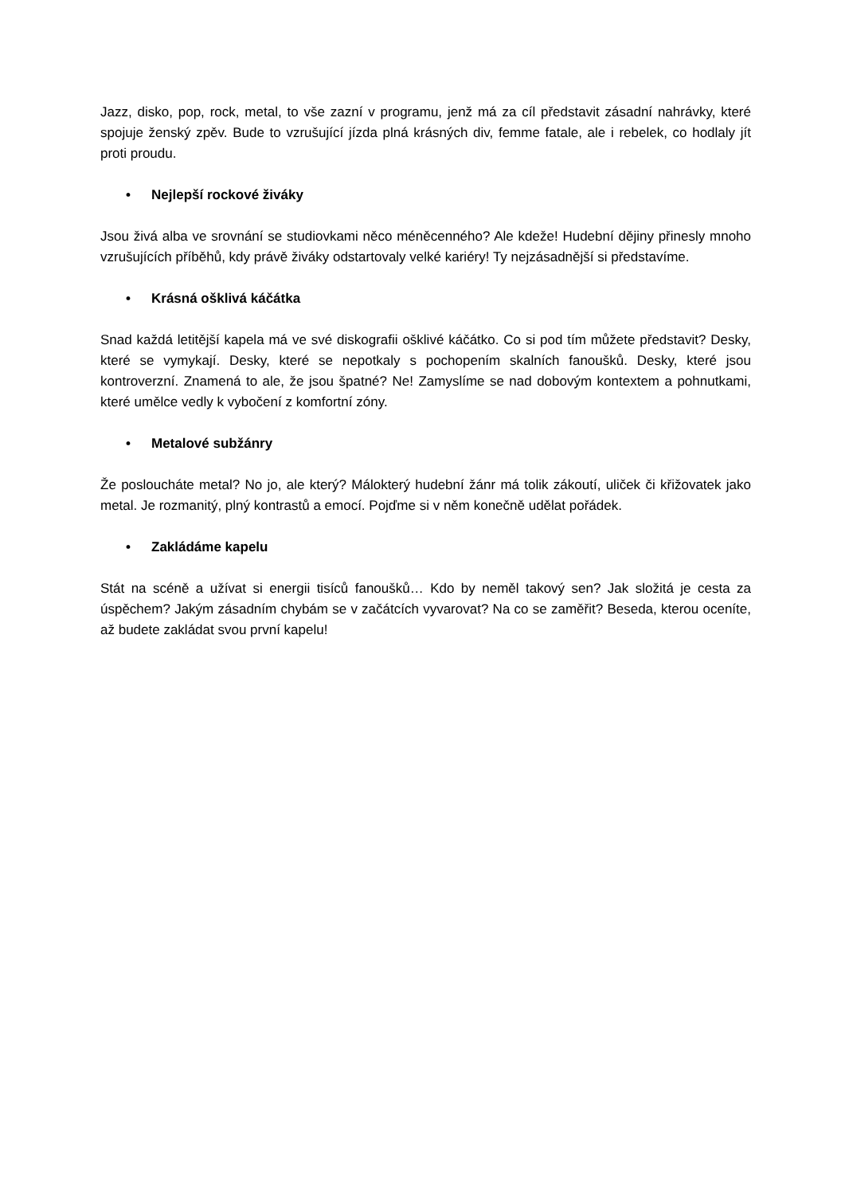Jazz, disko, pop, rock, metal, to vše zazní v programu, jenž má za cíl představit zásadní nahrávky, které spojuje ženský zpěv. Bude to vzrušující jízda plná krásných div, femme fatale, ale i rebelek, co hodlaly jít proti proudu.
• Nejlepší rockové živáky
Jsou živá alba ve srovnání se studiovkami něco méněcenného? Ale kdeže! Hudební dějiny přinesly mnoho vzrušujících příběhů, kdy právě živáky odstartovaly velké kariéry! Ty nejzásadnější si představíme.
• Krásná ošklivá káčátka
Snad každá letitější kapela má ve své diskografii ošklivé káčátko. Co si pod tím můžete představit? Desky, které se vymykají. Desky, které se nepotkaly s pochopením skalních fanoušků. Desky, které jsou kontroverzní. Znamená to ale, že jsou špatné? Ne! Zamyslíme se nad dobovým kontextem a pohnutkami, které umělce vedly k vybočení z komfortní zóny.
• Metalové subžánry
Že posloucháte metal? No jo, ale který? Málokterý hudební žánr má tolik zákoutí, uliček či křižovatek jako metal. Je rozmanitý, plný kontrastů a emocí. Pojďme si v něm konečně udělat pořádek.
• Zakládáme kapelu
Stát na scéně a užívat si energii tisíců fanoušků… Kdo by neměl takový sen? Jak složitá je cesta za úspěchem? Jakým zásadním chybám se v začátcích vyvarovat? Na co se zaměřit? Beseda, kterou oceníte, až budete zakládat svou první kapelu!